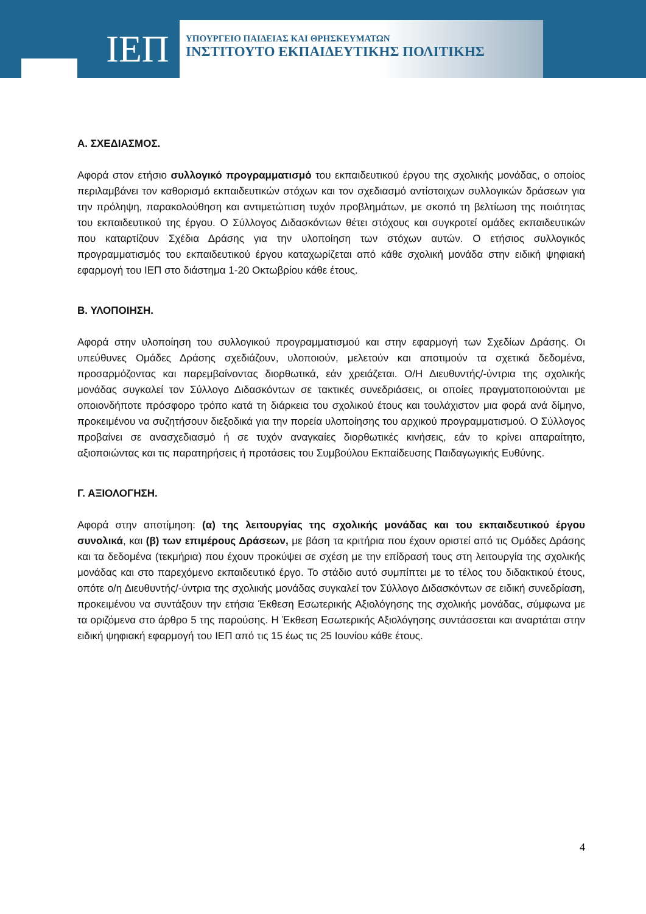ΙΕΠ
ΥΠΟΥΡΓΕΙΟ ΠΑΙΔΕΙΑΣ ΚΑΙ ΘΡΗΣΚΕΥΜΑΤΩΝ
ΙΝΣΤΙΤΟΥΤΟ ΕΚΠΑΙΔΕΥΤΙΚΗΣ ΠΟΛΙΤΙΚΗΣ
Α. ΣΧΕΔΙΑΣΜΟΣ.
Αφορά στον ετήσιο συλλογικό προγραμματισμό του εκπαιδευτικού έργου της σχολικής μονάδας, ο οποίος περιλαμβάνει τον καθορισμό εκπαιδευτικών στόχων και τον σχεδιασμό αντίστοιχων συλλογικών δράσεων για την πρόληψη, παρακολούθηση και αντιμετώπιση τυχόν προβλημάτων, με σκοπό τη βελτίωση της ποιότητας του εκπαιδευτικού της έργου. Ο Σύλλογος Διδασκόντων θέτει στόχους και συγκροτεί ομάδες εκπαιδευτικών που καταρτίζουν Σχέδια Δράσης για την υλοποίηση των στόχων αυτών. Ο ετήσιος συλλογικός προγραμματισμός του εκπαιδευτικού έργου καταχωρίζεται από κάθε σχολική μονάδα στην ειδική ψηφιακή εφαρμογή του ΙΕΠ στο διάστημα 1-20 Οκτωβρίου κάθε έτους.
Β. ΥΛΟΠΟΙΗΣΗ.
Αφορά στην υλοποίηση του συλλογικού προγραμματισμού και στην εφαρμογή των Σχεδίων Δράσης. Οι υπεύθυνες Ομάδες Δράσης σχεδιάζουν, υλοποιούν, μελετούν και αποτιμούν τα σχετικά δεδομένα, προσαρμόζοντας και παρεμβαίνοντας διορθωτικά, εάν χρειάζεται. Ο/Η Διευθυντής/-ύντρια της σχολικής μονάδας συγκαλεί τον Σύλλογο Διδασκόντων σε τακτικές συνεδριάσεις, οι οποίες πραγματοποιούνται με οποιονδήποτε πρόσφορο τρόπο κατά τη διάρκεια του σχολικού έτους και τουλάχιστον μια φορά ανά δίμηνο, προκειμένου να συζητήσουν διεξοδικά για την πορεία υλοποίησης του αρχικού προγραμματισμού. Ο Σύλλογος προβαίνει σε ανασχεδιασμό ή σε τυχόν αναγκαίες διορθωτικές κινήσεις, εάν το κρίνει απαραίτητο, αξιοποιώντας και τις παρατηρήσεις ή προτάσεις του Συμβούλου Εκπαίδευσης Παιδαγωγικής Ευθύνης.
Γ. ΑΞΙΟΛΟΓΗΣΗ.
Αφορά στην αποτίμηση: (α) της λειτουργίας της σχολικής μονάδας και του εκπαιδευτικού έργου συνολικά, και (β) των επιμέρους Δράσεων, με βάση τα κριτήρια που έχουν οριστεί από τις Ομάδες Δράσης και τα δεδομένα (τεκμήρια) που έχουν προκύψει σε σχέση με την επίδρασή τους στη λειτουργία της σχολικής μονάδας και στο παρεχόμενο εκπαιδευτικό έργο. Το στάδιο αυτό συμπίπτει με το τέλος του διδακτικού έτους, οπότε ο/η Διευθυντής/-ύντρια της σχολικής μονάδας συγκαλεί τον Σύλλογο Διδασκόντων σε ειδική συνεδρίαση, προκειμένου να συντάξουν την ετήσια Έκθεση Εσωτερικής Αξιολόγησης της σχολικής μονάδας, σύμφωνα με τα οριζόμενα στο άρθρο 5 της παρούσης. Η Έκθεση Εσωτερικής Αξιολόγησης συντάσσεται και αναρτάται στην ειδική ψηφιακή εφαρμογή του ΙΕΠ από τις 15 έως τις 25 Ιουνίου κάθε έτους.
4